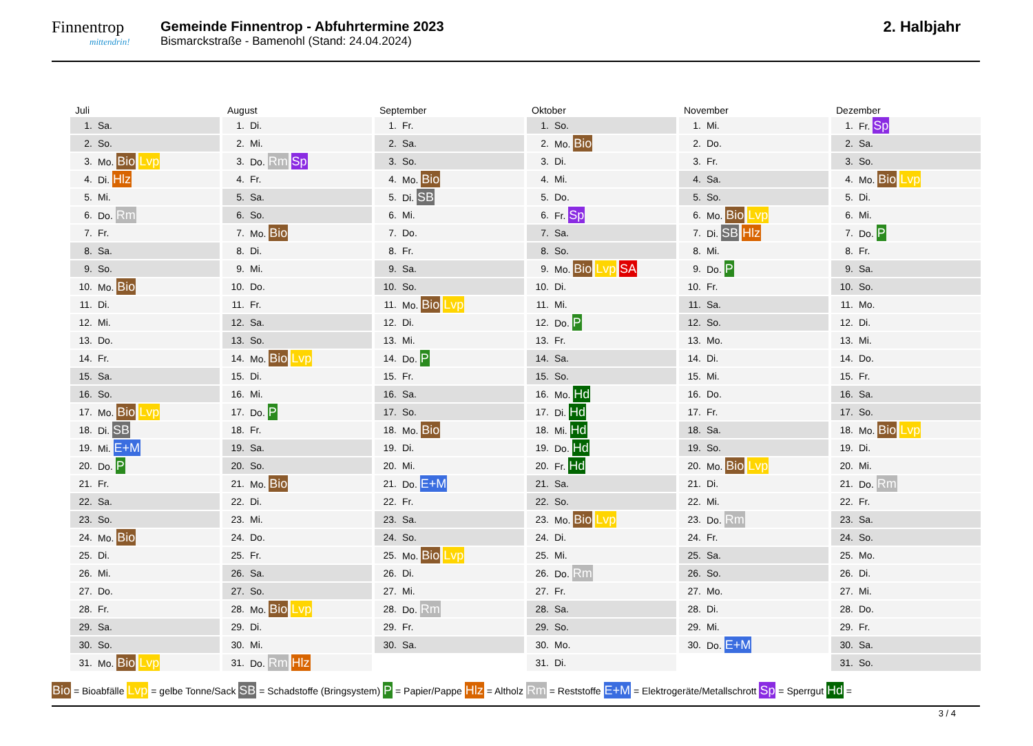Finnentrop
mittendrin!
Gemeinde Finnentrop - Abfuhrtermine 2023
Bismarckstraße - Bamenohl (Stand: 24.04.2024)
2. Halbjahr
Juli
| 1. | Sa. |
| 2. | So. |
| 3. | Mo. Bio Lvp |
| 4. | Di. Hlz |
| 5. | Mi. |
| 6. | Do. Rm |
| 7. | Fr. |
| 8. | Sa. |
| 9. | So. |
| 10. | Mo. Bio |
| 11. | Di. |
| 12. | Mi. |
| 13. | Do. |
| 14. | Fr. |
| 15. | Sa. |
| 16. | So. |
| 17. | Mo. Bio Lvp |
| 18. | Di. SB |
| 19. | Mi. E+M |
| 20. | Do. P |
| 21. | Fr. |
| 22. | Sa. |
| 23. | So. |
| 24. | Mo. Bio |
| 25. | Di. |
| 26. | Mi. |
| 27. | Do. |
| 28. | Fr. |
| 29. | Sa. |
| 30. | So. |
| 31. | Mo. Bio Lvp |
August
| 1. | Di. |
| 2. | Mi. |
| 3. | Do. Rm Sp |
| 4. | Fr. |
| 5. | Sa. |
| 6. | So. |
| 7. | Mo. Bio |
| 8. | Di. |
| 9. | Mi. |
| 10. | Do. |
| 11. | Fr. |
| 12. | Sa. |
| 13. | So. |
| 14. | Mo. Bio Lvp |
| 15. | Di. |
| 16. | Mi. |
| 17. | Do. P |
| 18. | Fr. |
| 19. | Sa. |
| 20. | So. |
| 21. | Mo. Bio |
| 22. | Di. |
| 23. | Mi. |
| 24. | Do. |
| 25. | Fr. |
| 26. | Sa. |
| 27. | So. |
| 28. | Mo. Bio Lvp |
| 29. | Di. |
| 30. | Mi. |
| 31. | Do. Rm Hlz |
September
| 1. | Fr. |
| 2. | Sa. |
| 3. | So. |
| 4. | Mo. Bio |
| 5. | Di. SB |
| 6. | Mi. |
| 7. | Do. |
| 8. | Fr. |
| 9. | Sa. |
| 10. | So. |
| 11. | Mo. Bio Lvp |
| 12. | Di. |
| 13. | Mi. |
| 14. | Do. P |
| 15. | Fr. |
| 16. | Sa. |
| 17. | So. |
| 18. | Mo. Bio |
| 19. | Di. |
| 20. | Mi. |
| 21. | Do. E+M |
| 22. | Fr. |
| 23. | Sa. |
| 24. | So. |
| 25. | Mo. Bio Lvp |
| 26. | Di. |
| 27. | Mi. |
| 28. | Do. Rm |
| 29. | Fr. |
| 30. | Sa. |
Oktober
| 1. | So. |
| 2. | Mo. Bio |
| 3. | Di. |
| 4. | Mi. |
| 5. | Do. |
| 6. | Fr. Sp |
| 7. | Sa. |
| 8. | So. |
| 9. | Mo. Bio Lvp SA |
| 10. | Di. |
| 11. | Mi. |
| 12. | Do. P |
| 13. | Fr. |
| 14. | Sa. |
| 15. | So. |
| 16. | Mo. Hd |
| 17. | Di. Hd |
| 18. | Mi. Hd |
| 19. | Do. Hd |
| 20. | Fr. Hd |
| 21. | Sa. |
| 22. | So. |
| 23. | Mo. Bio Lvp |
| 24. | Di. |
| 25. | Mi. |
| 26. | Do. Rm |
| 27. | Fr. |
| 28. | Sa. |
| 29. | So. |
| 30. | Mo. |
| 31. | Di. |
November
| 1. | Mi. |
| 2. | Do. |
| 3. | Fr. |
| 4. | Sa. |
| 5. | So. |
| 6. | Mo. Bio Lvp |
| 7. | Di. SB Hlz |
| 8. | Mi. |
| 9. | Do. P |
| 10. | Fr. |
| 11. | Sa. |
| 12. | So. |
| 13. | Mo. |
| 14. | Di. |
| 15. | Mi. |
| 16. | Do. |
| 17. | Fr. |
| 18. | Sa. |
| 19. | So. |
| 20. | Mo. Bio Lvp |
| 21. | Di. |
| 22. | Mi. |
| 23. | Do. Rm |
| 24. | Fr. |
| 25. | Sa. |
| 26. | So. |
| 27. | Mo. |
| 28. | Di. |
| 29. | Mi. |
| 30. | Do. E+M |
Dezember
| 1. | Fr. Sp |
| 2. | Sa. |
| 3. | So. |
| 4. | Mo. Bio Lvp |
| 5. | Di. |
| 6. | Mi. |
| 7. | Do. P |
| 8. | Fr. |
| 9. | Sa. |
| 10. | So. |
| 11. | Mo. |
| 12. | Di. |
| 13. | Mi. |
| 14. | Do. |
| 15. | Fr. |
| 16. | Sa. |
| 17. | So. |
| 18. | Mo. Bio Lvp |
| 19. | Di. |
| 20. | Mi. |
| 21. | Do. Rm |
| 22. | Fr. |
| 23. | Sa. |
| 24. | So. |
| 25. | Mo. |
| 26. | Di. |
| 27. | Mi. |
| 28. | Do. |
| 29. | Fr. |
| 30. | Sa. |
| 31. | So. |
Bio = Bioabfälle Lvp = gelbe Tonne/Sack SB = Schadstoffe (Bringsystem) P = Papier/Pappe Hlz = Altholz Rm = Reststoffe E+M = Elektrogeräte/Metallschrott Sp = Sperrgut Hd =
3 / 4